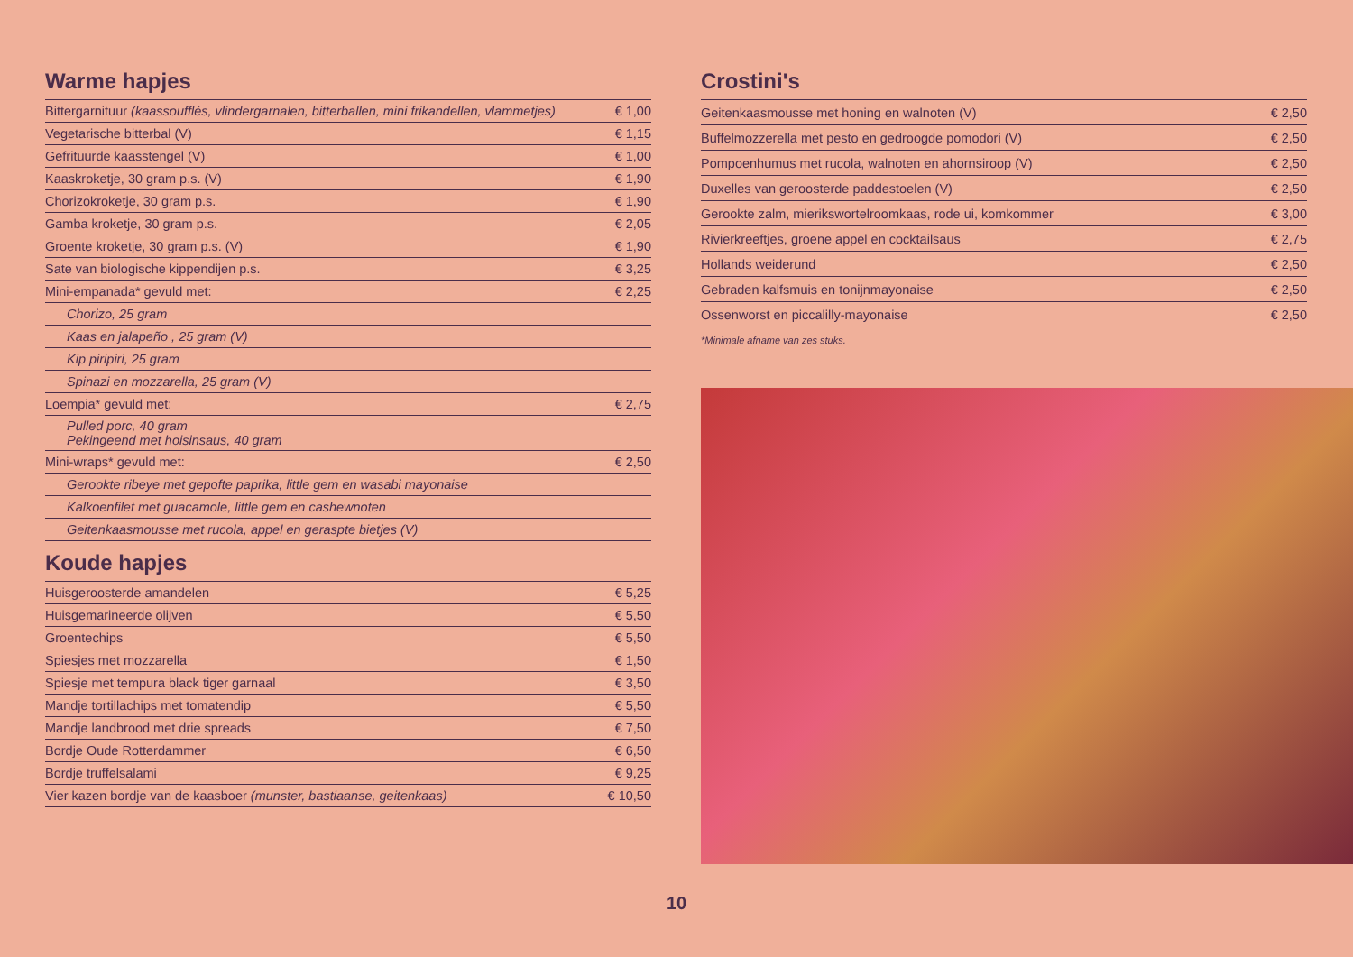Warme hapjes
| Bittergarnituur (kaassoufflés, vlindergarnalen, bitterballen, mini frikandellen, vlammetjes) | € 1,00 |
| Vegetarische bitterbal (V) | € 1,15 |
| Gefrituurde kaasstengel (V) | € 1,00 |
| Kaaskroketje, 30 gram p.s. (V) | € 1,90 |
| Chorizokroketje, 30 gram p.s. | € 1,90 |
| Gamba kroketje, 30 gram p.s. | € 2,05 |
| Groente kroketje, 30 gram p.s. (V) | € 1,90 |
| Sate van biologische kippendijen p.s. | € 3,25 |
| Mini-empanada* gevuld met: | € 2,25 |
| Chorizo, 25 gram | |
| Kaas en jalapeño , 25 gram (V) | |
| Kip piripiri, 25 gram | |
| Spinazi en mozzarella, 25 gram (V) | |
| Loempia* gevuld met: | € 2,75 |
| Pulled porc, 40 gram Pekingeend met hoisinsaus, 40 gram | |
| Mini-wraps* gevuld met: | € 2,50 |
| Gerookte ribeye met gepofte paprika, little gem en wasabi mayonaise | |
| Kalkoenfilet met guacamole, little gem en cashewnoten | |
| Geitenkaasmousse met rucola, appel en geraspte bietjes (V) | |
Koude hapjes
| Huisgeroosterde amandelen | € 5,25 |
| Huisgemarineerde olijven | € 5,50 |
| Groentechips | € 5,50 |
| Spiesjes met mozzarella | € 1,50 |
| Spiesje met tempura black tiger garnaal | € 3,50 |
| Mandje tortillachips met tomatendip | € 5,50 |
| Mandje landbrood met drie spreads | € 7,50 |
| Bordje Oude Rotterdammer | € 6,50 |
| Bordje truffelsalami | € 9,25 |
| Vier kazen bordje van de kaasboer (munster, bastiaanse, geitenkaas) | € 10,50 |
Crostini's
| Geitenkaasmousse met honing en walnoten (V) | € 2,50 |
| Buffelmozzerella met pesto en gedroogde pomodori (V) | € 2,50 |
| Pompoenhumus met rucola, walnoten en ahornsiroop (V) | € 2,50 |
| Duxelles van geroosterde paddestoelen (V) | € 2,50 |
| Gerookte zalm, mierikswortelroomkaas, rode ui, komkommer | € 3,00 |
| Rivierkreeftjes, groene appel en cocktailsaus | € 2,75 |
| Hollands weiderund | € 2,50 |
| Gebraden kalfsmuis en tonijnmayonaise | € 2,50 |
| Ossenworst en piccalilly-mayonaise | € 2,50 |
*Minimale afname van zes stuks.
10